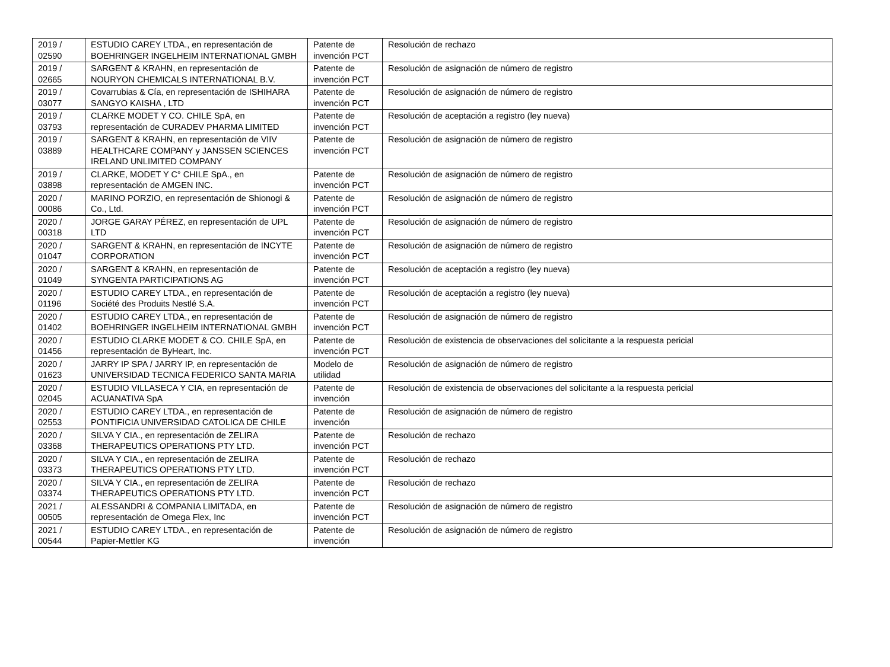| 2019 / 02590 | ESTUDIO CAREY LTDA., en representación de BOEHRINGER INGELHEIM INTERNATIONAL GMBH | Patente de invención PCT | Resolución de rechazo |
| 2019 / 02665 | SARGENT & KRAHN, en representación de NOURYON CHEMICALS INTERNATIONAL B.V. | Patente de invención PCT | Resolución de asignación de número de registro |
| 2019 / 03077 | Covarrubias & Cía, en representación de ISHIHARA SANGYO KAISHA , LTD | Patente de invención PCT | Resolución de asignación de número de registro |
| 2019 / 03793 | CLARKE MODET Y CO. CHILE SpA, en representación de CURADEV PHARMA LIMITED | Patente de invención PCT | Resolución de aceptación a registro (ley nueva) |
| 2019 / 03889 | SARGENT & KRAHN, en representación de VIIV HEALTHCARE COMPANY y JANSSEN SCIENCES IRELAND UNLIMITED COMPANY | Patente de invención PCT | Resolución de asignación de número de registro |
| 2019 / 03898 | CLARKE, MODET Y C° CHILE SpA., en representación de AMGEN INC. | Patente de invención PCT | Resolución de asignación de número de registro |
| 2020 / 00086 | MARINO PORZIO, en representación de Shionogi & Co., Ltd. | Patente de invención PCT | Resolución de asignación de número de registro |
| 2020 / 00318 | JORGE GARAY PÉREZ, en representación de UPL LTD | Patente de invención PCT | Resolución de asignación de número de registro |
| 2020 / 01047 | SARGENT & KRAHN, en representación de INCYTE CORPORATION | Patente de invención PCT | Resolución de asignación de número de registro |
| 2020 / 01049 | SARGENT & KRAHN, en representación de SYNGENTA PARTICIPATIONS AG | Patente de invención PCT | Resolución de aceptación a registro (ley nueva) |
| 2020 / 01196 | ESTUDIO CAREY LTDA., en representación de Société des Produits Nestlé S.A. | Patente de invención PCT | Resolución de aceptación a registro (ley nueva) |
| 2020 / 01402 | ESTUDIO CAREY LTDA., en representación de BOEHRINGER INGELHEIM INTERNATIONAL GMBH | Patente de invención PCT | Resolución de asignación de número de registro |
| 2020 / 01456 | ESTUDIO CLARKE MODET & CO. CHILE SpA, en representación de ByHeart, Inc. | Patente de invención PCT | Resolución de existencia de observaciones del solicitante a la respuesta pericial |
| 2020 / 01623 | JARRY IP SPA / JARRY IP, en representación de UNIVERSIDAD TECNICA FEDERICO SANTA MARIA | Modelo de utilidad | Resolución de asignación de número de registro |
| 2020 / 02045 | ESTUDIO VILLASECA Y CIA, en representación de ACUANATIVA SpA | Patente de invención | Resolución de existencia de observaciones del solicitante a la respuesta pericial |
| 2020 / 02553 | ESTUDIO CAREY LTDA., en representación de PONTIFICIA UNIVERSIDAD CATOLICA DE CHILE | Patente de invención | Resolución de asignación de número de registro |
| 2020 / 03368 | SILVA Y CIA., en representación de ZELIRA THERAPEUTICS OPERATIONS PTY LTD. | Patente de invención PCT | Resolución de rechazo |
| 2020 / 03373 | SILVA Y CIA., en representación de ZELIRA THERAPEUTICS OPERATIONS PTY LTD. | Patente de invención PCT | Resolución de rechazo |
| 2020 / 03374 | SILVA Y CIA., en representación de ZELIRA THERAPEUTICS OPERATIONS PTY LTD. | Patente de invención PCT | Resolución de rechazo |
| 2021 / 00505 | ALESSANDRI & COMPANIA LIMITADA, en representación de Omega Flex, Inc | Patente de invención PCT | Resolución de asignación de número de registro |
| 2021 / 00544 | ESTUDIO CAREY LTDA., en representación de Papier-Mettler KG | Patente de invención | Resolución de asignación de número de registro |